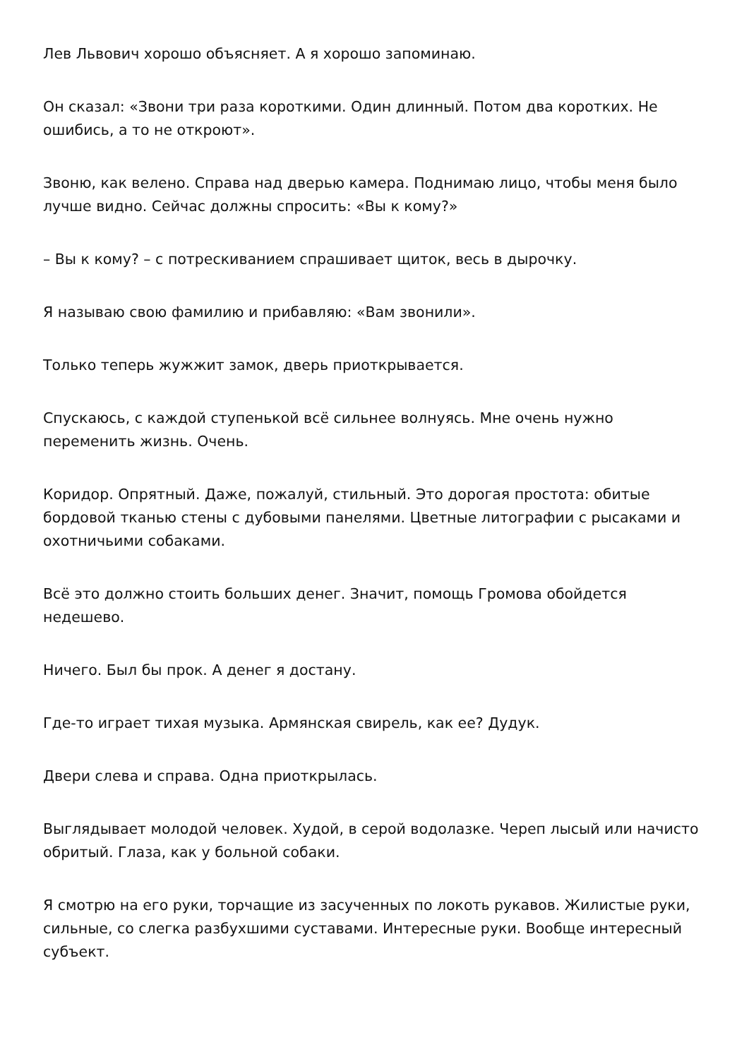Лев Львович хорошо объясняет. А я хорошо запоминаю.
Он сказал: «Звони три раза короткими. Один длинный. Потом два коротких. Не ошибись, а то не откроют».
Звоню, как велено. Справа над дверью камера. Поднимаю лицо, чтобы меня было лучше видно. Сейчас должны спросить: «Вы к кому?»
– Вы к кому? – с потрескиванием спрашивает щиток, весь в дырочку.
Я называю свою фамилию и прибавляю: «Вам звонили».
Только теперь жужжит замок, дверь приоткрывается.
Спускаюсь, с каждой ступенькой всё сильнее волнуясь. Мне очень нужно переменить жизнь. Очень.
Коридор. Опрятный. Даже, пожалуй, стильный. Это дорогая простота: обитые бордовой тканью стены с дубовыми панелями. Цветные литографии с рысаками и охотничьими собаками.
Всё это должно стоить больших денег. Значит, помощь Громова обойдется недешево.
Ничего. Был бы прок. А денег я достану.
Где-то играет тихая музыка. Армянская свирель, как ее? Дудук.
Двери слева и справа. Одна приоткрылась.
Выглядывает молодой человек. Худой, в серой водолазке. Череп лысый или начисто обритый. Глаза, как у больной собаки.
Я смотрю на его руки, торчащие из засученных по локоть рукавов. Жилистые руки, сильные, со слегка разбухшими суставами. Интересные руки. Вообще интересный субъект.